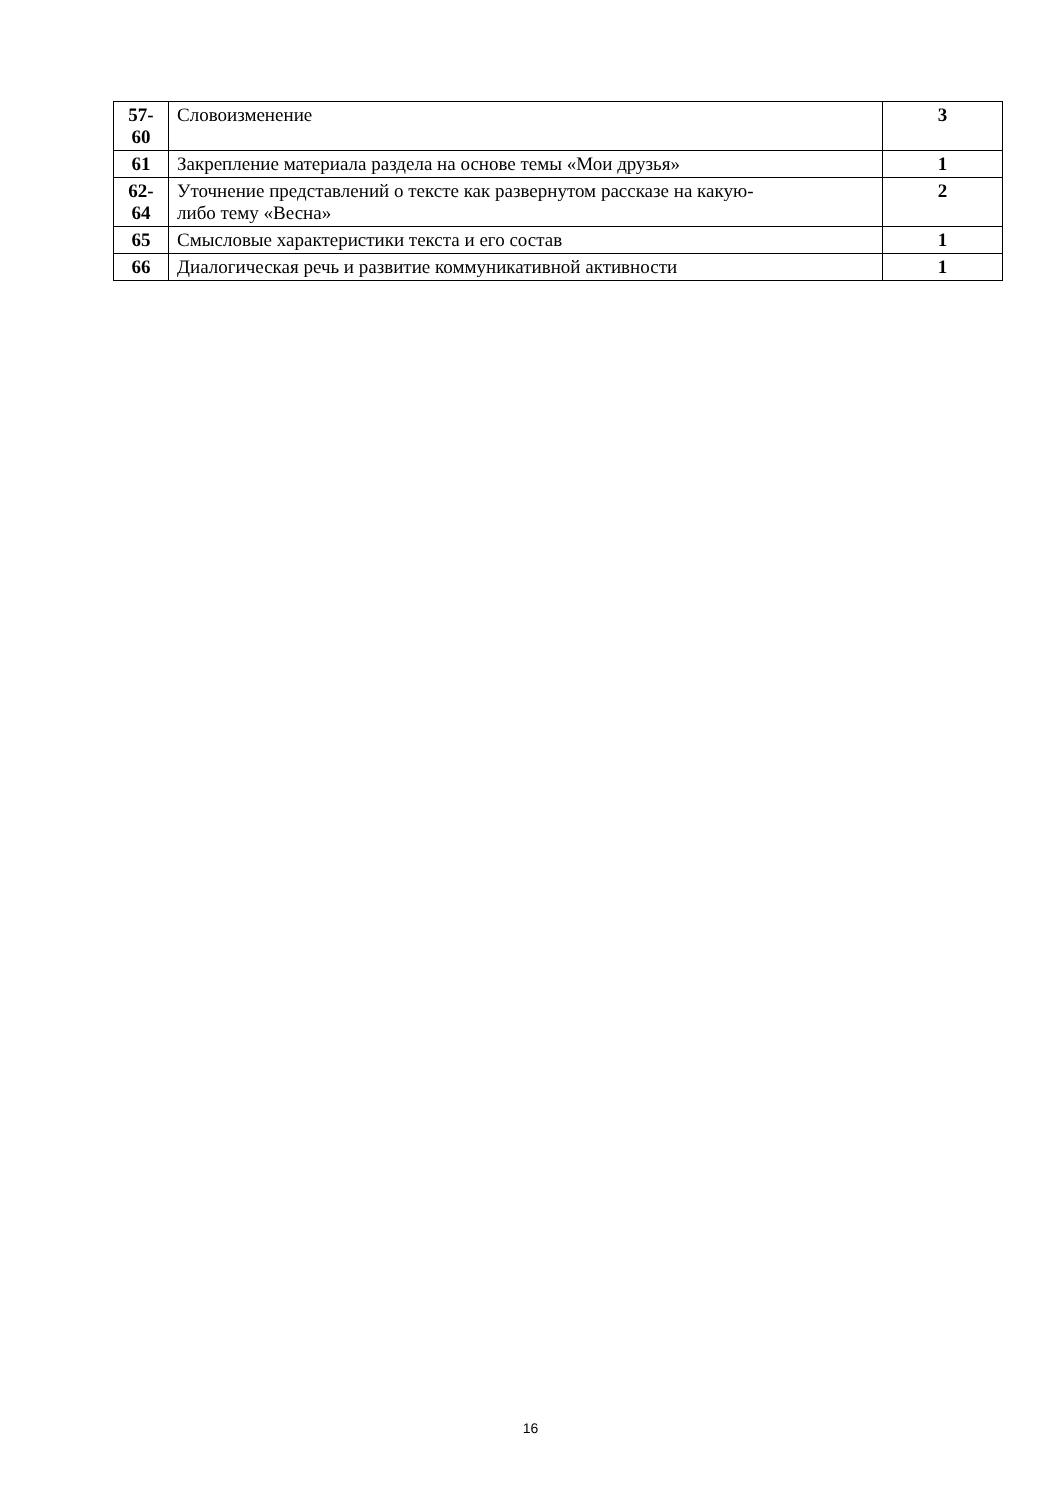| 57- 60 | Словоизменение | 3 |
| 61 | Закрепление материала раздела на основе темы «Мои друзья» | 1 |
| 62- 64 | Уточнение представлений о тексте как развернутом рассказе на какую- либо тему «Весна» | 2 |
| 65 | Смысловые характеристики текста и его состав | 1 |
| 66 | Диалогическая речь и развитие коммуникативной активности | 1 |
16